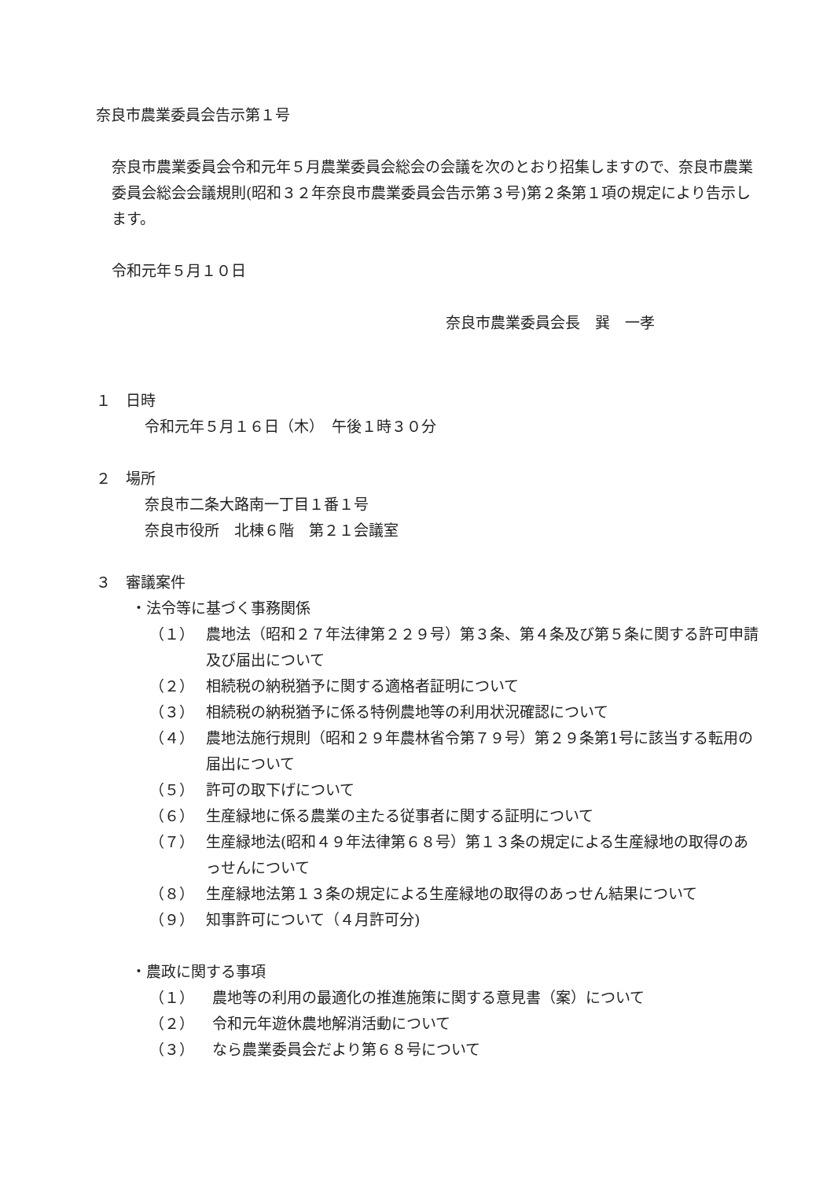奈良市農業委員会告示第１号
奈良市農業委員会令和元年５月農業委員会総会の会議を次のとおり招集しますので、奈良市農業委員会総会会議規則(昭和３２年奈良市農業委員会告示第３号)第２条第１項の規定により告示します。
令和元年５月１０日
奈良市農業委員会長　巽　一孝
１　日時
令和元年５月１６日（木）　午後１時３０分
２　場所
奈良市二条大路南一丁目１番１号
奈良市役所　北棟６階　第２１会議室
３　審議案件
・法令等に基づく事務関係
（１） 農地法（昭和２７年法律第２２９号）第３条、第４条及び第５条に関する許可申請及び届出について
（２） 相続税の納税猶予に関する適格者証明について
（３） 相続税の納税猶予に係る特例農地等の利用状況確認について
（４） 農地法施行規則（昭和２９年農林省令第７９号）第２９条第1号に該当する転用の届出について
（５） 許可の取下げについて
（６） 生産緑地に係る農業の主たる従事者に関する証明について
（７） 生産緑地法(昭和４９年法律第６８号）第１３条の規定による生産緑地の取得のあっせんについて
（８） 生産緑地法第１３条の規定による生産緑地の取得のあっせん結果について
（９） 知事許可について（４月許可分)
・農政に関する事項
（１） 農地等の利用の最適化の推進施策に関する意見書（案）について
（２） 令和元年遊休農地解消活動について
（３） なら農業委員会だより第６８号について